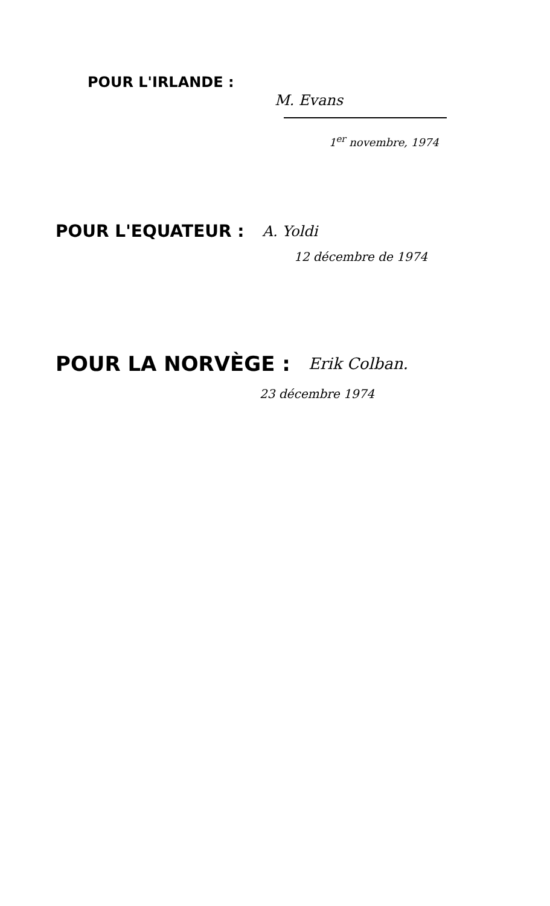POUR L'IRLANDE :
M. Evans
1<sup>er</sup> novembre, 1974
POUR L'EQUATEUR :
A. Yoldi
12 décembre de 1974
POUR LA NORVÈGE :
Erik Colban.
23 décembre 1974